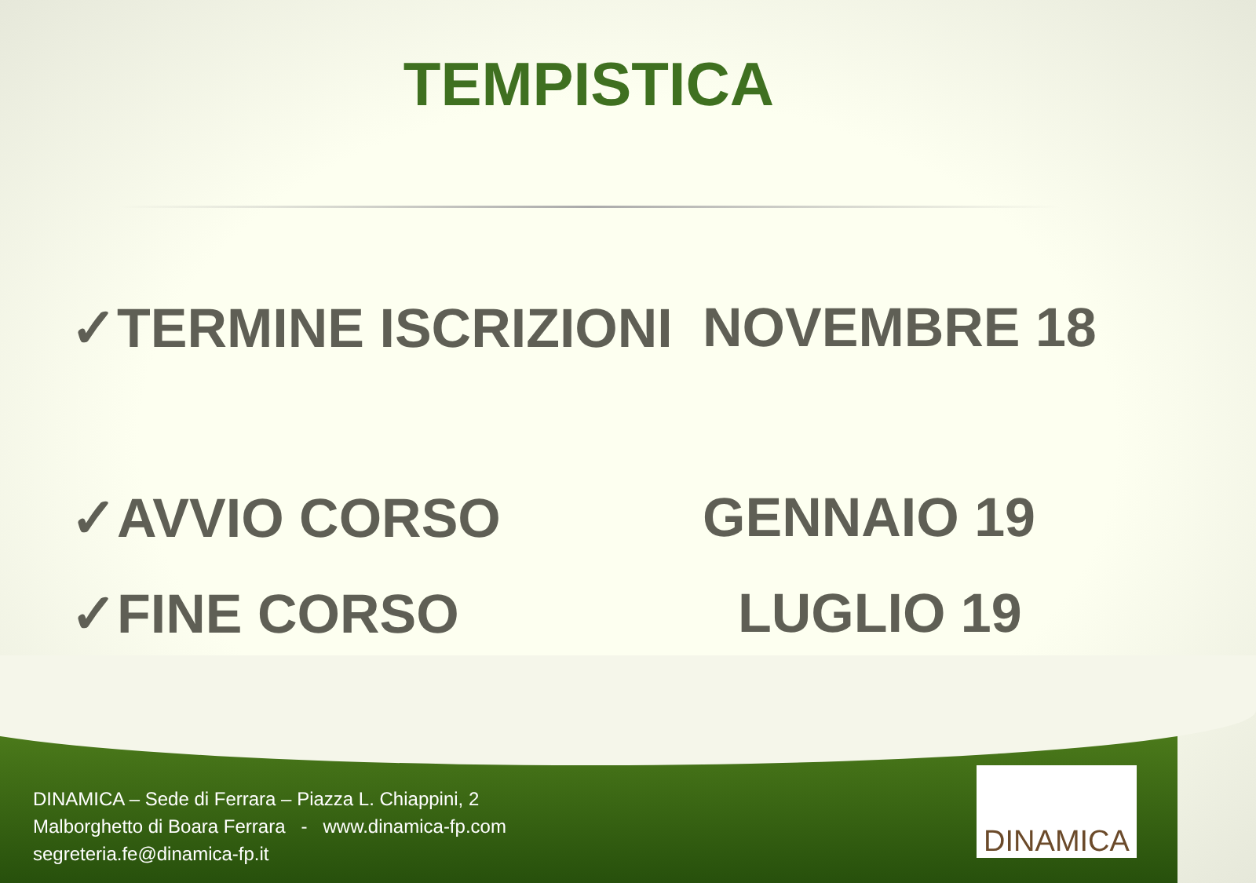TEMPISTICA
✓TERMINE ISCRIZIONI NOVEMBRE 18
✓AVVIO CORSO GENNAIO 19
✓FINE CORSO LUGLIO 19
DINAMICA – Sede di Ferrara – Piazza L. Chiappini, 2
Malborghetto di Boara Ferrara - www.dinamica-fp.com
segreteria.fe@dinamica-fp.it
DINAMICA